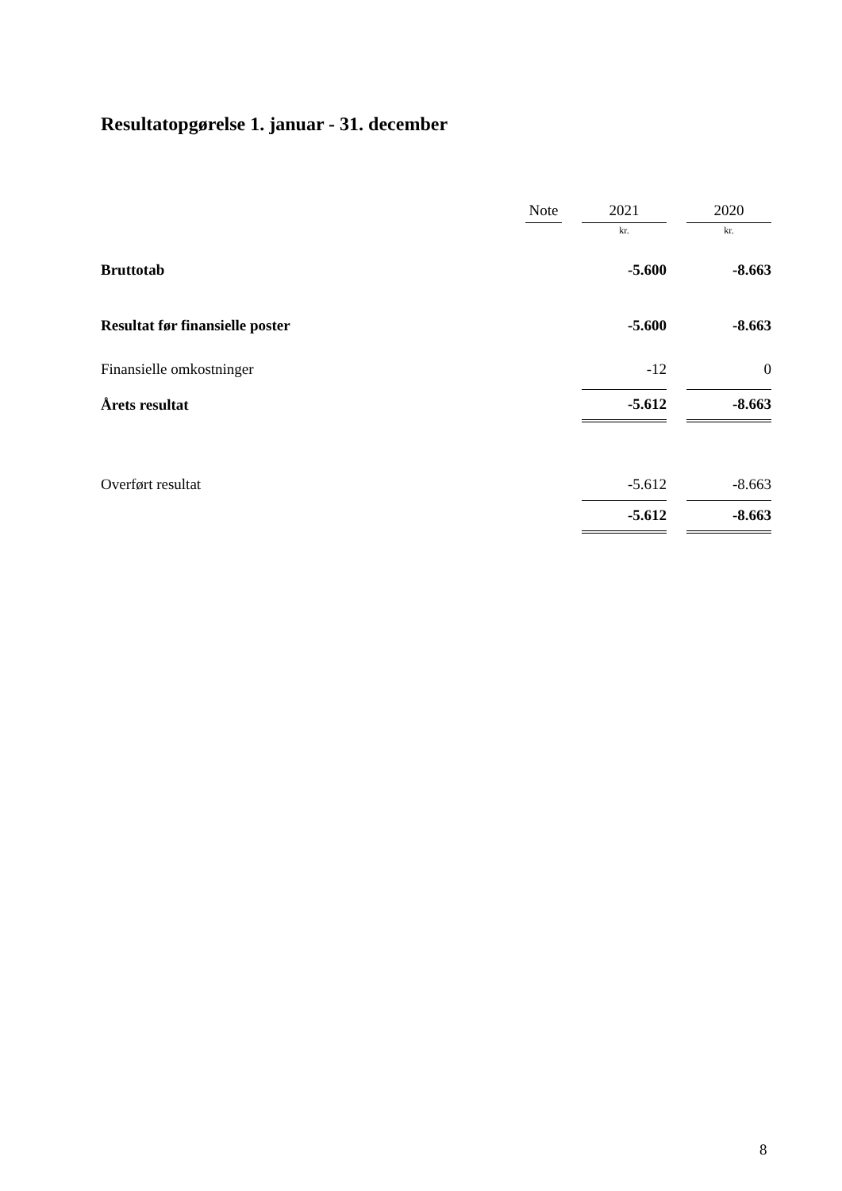Resultatopgørelse 1. januar - 31. december
| | Note | | 2021 | | 2020 |
| --- | --- | --- | --- | --- | --- |
| | | | kr. | | kr. |
| Bruttotab | | | -5.600 | | -8.663 |
| Resultat før finansielle poster | | | -5.600 | | -8.663 |
| Finansielle omkostninger | | | -12 | | 0 |
| Årets resultat | | | -5.612 | | -8.663 |
| Overført resultat | | | -5.612 | | -8.663 |
| | | | -5.612 | | -8.663 |
8